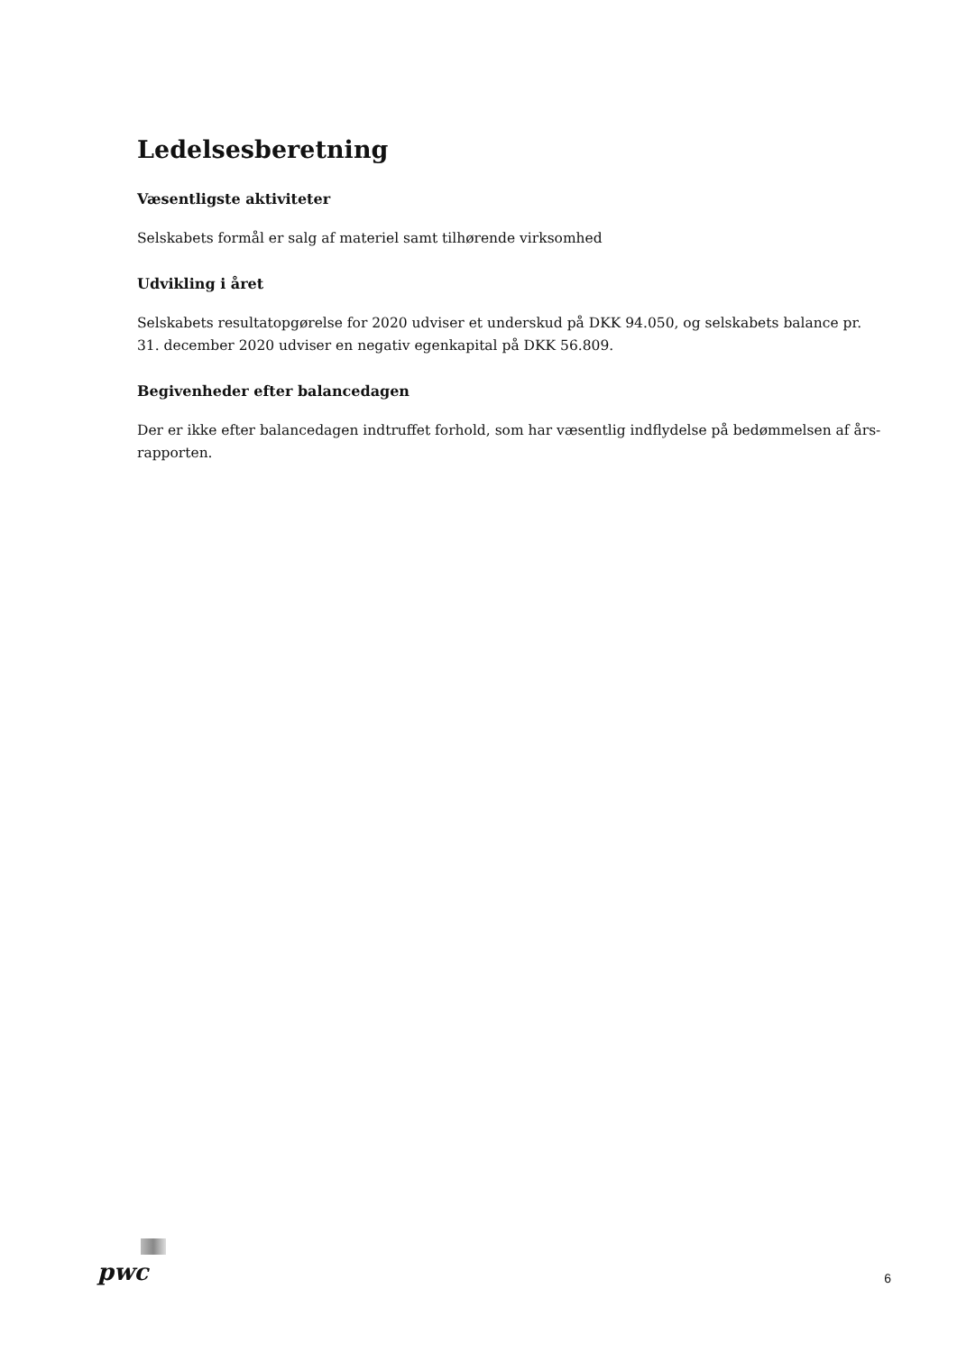Ledelsesberetning
Væsentligste aktiviteter
Selskabets formål er salg af materiel samt tilhørende virksomhed
Udvikling i året
Selskabets resultatopgørelse for 2020 udviser et underskud på DKK 94.050, og selskabets balance pr. 31. december 2020 udviser en negativ egenkapital på DKK 56.809.
Begivenheder efter balancedagen
Der er ikke efter balancedagen indtruffet forhold, som har væsentlig indflydelse på bedømmelsen af års-rapporten.
pwc
6